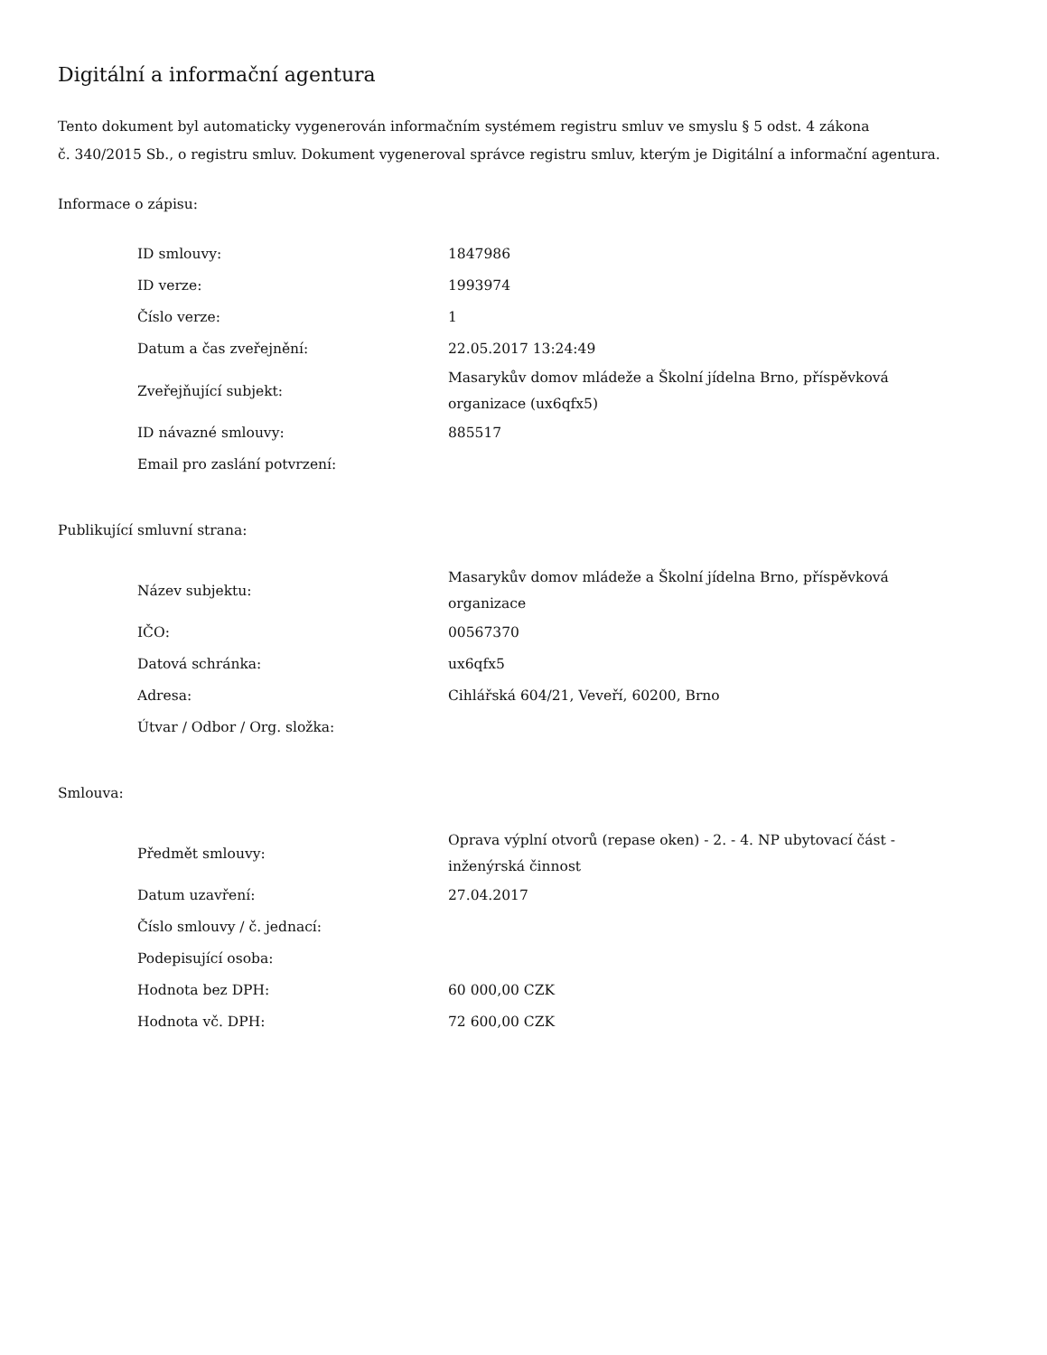Digitální a informační agentura
Tento dokument byl automaticky vygenerován informačním systémem registru smluv ve smyslu § 5 odst. 4 zákona
č. 340/2015 Sb., o registru smluv. Dokument vygeneroval správce registru smluv, kterým je Digitální a informační agentura.
Informace o zápisu:
| ID smlouvy: | 1847986 |
| ID verze: | 1993974 |
| Číslo verze: | 1 |
| Datum a čas zveřejnění: | 22.05.2017 13:24:49 |
| Zveřejňující subjekt: | Masarykův domov mládeže a Školní jídelna Brno, příspěvková organizace (ux6qfx5) |
| ID návazné smlouvy: | 885517 |
| Email pro zaslání potvrzení: | |
Publikující smluvní strana:
| Název subjektu: | Masarykův domov mládeže a Školní jídelna Brno, příspěvková organizace |
| IČO: | 00567370 |
| Datová schránka: | ux6qfx5 |
| Adresa: | Cihlářská 604/21, Veveří, 60200, Brno |
| Útvar / Odbor / Org. složka: | |
Smlouva:
| Předmět smlouvy: | Oprava výplní otvorů (repase oken) - 2. - 4. NP ubytovací část - inženýrská činnost |
| Datum uzavření: | 27.04.2017 |
| Číslo smlouvy / č. jednací: | |
| Podepisující osoba: | |
| Hodnota bez DPH: | 60 000,00 CZK |
| Hodnota vč. DPH: | 72 600,00 CZK |